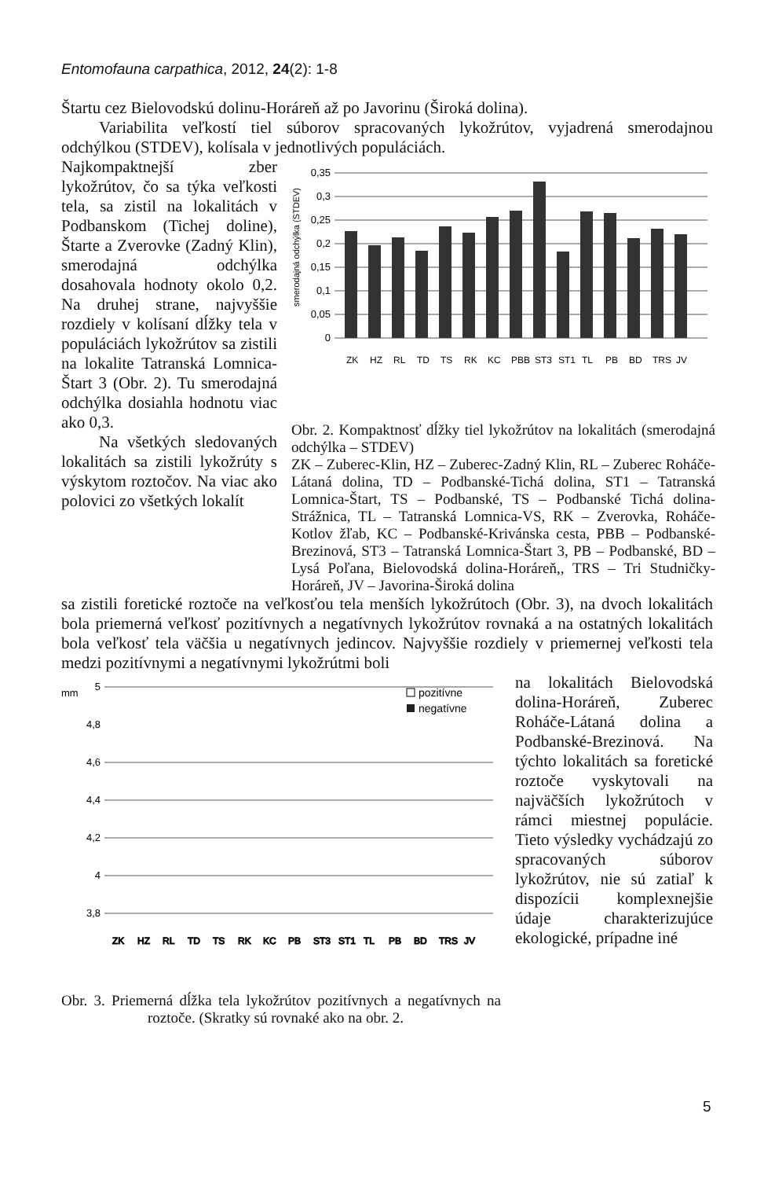Entomofauna carpathica, 2012, 24(2): 1-8
Štartu cez Bielovodskú dolinu-Horáreň až po Javorinu (Široká dolina).
Variabilita veľkostí tiel súborov spracovaných lykožrútov, vyjadrená smerodajnou odchýlkou (STDEV), kolísala v jednotlivých populáciách.
Najkompaktnejší zber lykožrútov, čo sa týka veľkosti tela, sa zistil na lokalitách v Podbanskom (Tichej doline), Štarte a Zverovke (Zadný Klin), smerodajná odchýlka dosahovala hodnoty okolo 0,2. Na druhej strane, najvyššie rozdiely v kolísaní dĺžky tela v populáciách lykožrútov sa zistili na lokalite Tatranská Lomnica-Štart 3 (Obr. 2). Tu smerodajná odchýlka dosiahla hodnotu viac ako 0,3.
Na všetkých sledovaných lokalitách sa zistili lykožrúty s výskytom roztočov. Na viac ako polovici zo všetkých lokalít
smerodajná odchýlka (STDEV)
0,35
0,3
0,25
0,2
0,15
0,1
0,05
0
ZK
HZ
RL
TD
TS
RK
KC
PBB
ST3
ST1
TL
PB
BD
TRS
JV
Obr. 2. Kompaktnosť dĺžky tiel lykožrútov na lokalitách (smerodajná odchýlka – STDEV)
ZK – Zuberec-Klin, HZ – Zuberec-Zadný Klin, RL – Zuberec Roháče-Látaná dolina, TD – Podbanské-Tichá dolina, ST1 – Tatranská Lomnica-Štart, TS – Podbanské, TS – Podbanské Tichá dolina-Strážnica, TL – Tatranská Lomnica-VS, RK – Zverovka, Roháče-Kotlov žľab, KC – Podbanské-Krivánska cesta, PBB – Podbanské-Brezinová, ST3 – Tatranská Lomnica-Štart 3, PB – Podbanské, BD – Lysá Poľana, Bielovodská dolina-Horáreň,, TRS – Tri Studničky-Horáreň, JV – Javorina-Široká dolina
sa zistili foretické roztoče na veľkosťou tela menších lykožrútoch (Obr. 3), na dvoch lokalitách bola priemerná veľkosť pozitívnych a negatívnych lykožrútov rovnaká a na ostatných lokalitách bola veľkosť tela väčšia u negatívnych jedincov. Najvyššie rozdiely v priemernej veľkosti tela medzi pozitívnymi a negatívnymi lykožrútmi boli
mm
5
4,8
4,6
4,4
4,2
4
3,8
pozitívne
negatívne
ZK
HZ
RL
TD
TS
RK
KC
PB
ST3
ST1
TL
PB
BD
TRS
JV
Obr. 3. Priemerná dĺžka tela lykožrútov pozitívnych a negatívnych na roztoče. (Skratky sú rovnaké ako na obr. 2.
na lokalitách Bielovodská dolina-Horáreň, Zuberec Roháče-Látaná dolina a Podbanské-Brezinová. Na týchto lokalitách sa foretické roztoče vyskytovali na najväčších lykožrútoch v rámci miestnej populácie. Tieto výsledky vychádzajú zo spracovaných súborov lykožrútov, nie sú zatiaľ k dispozícii komplexnejšie údaje charakterizujúce ekologické, prípadne iné
5